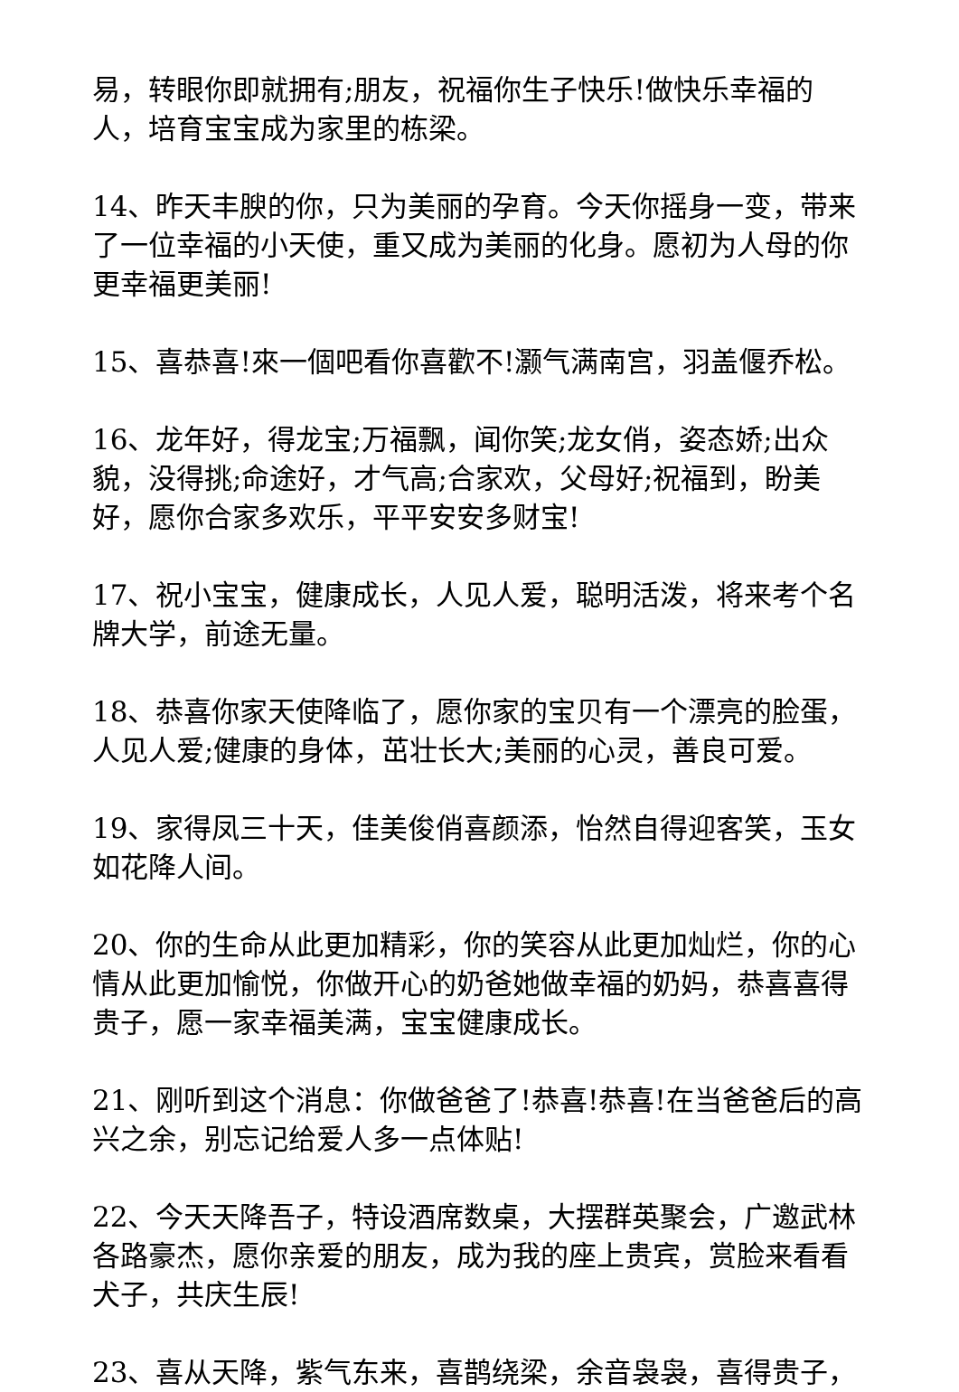易，转眼你即就拥有;朋友，祝福你生子快乐!做快乐幸福的人，培育宝宝成为家里的栋梁。
14、昨天丰腴的你，只为美丽的孕育。今天你摇身一变，带来了一位幸福的小天使，重又成为美丽的化身。愿初为人母的你更幸福更美丽!
15、喜恭喜!來一個吧看你喜歡不!灏气满南宫，羽盖偃乔松。
16、龙年好，得龙宝;万福飘，闻你笑;龙女俏，姿态娇;出众貌，没得挑;命途好，才气高;合家欢，父母好;祝福到，盼美好，愿你合家多欢乐，平平安安多财宝!
17、祝小宝宝，健康成长，人见人爱，聪明活泼，将来考个名牌大学，前途无量。
18、恭喜你家天使降临了，愿你家的宝贝有一个漂亮的脸蛋，人见人爱;健康的身体，茁壮长大;美丽的心灵，善良可爱。
19、家得凤三十天，佳美俊俏喜颜添，怡然自得迎客笑，玉女如花降人间。
20、你的生命从此更加精彩，你的笑容从此更加灿烂，你的心情从此更加愉悦，你做开心的奶爸她做幸福的奶妈，恭喜喜得贵子，愿一家幸福美满，宝宝健康成长。
21、刚听到这个消息：你做爸爸了!恭喜!恭喜!在当爸爸后的高兴之余，别忘记给爱人多一点体贴!
22、今天天降吾子，特设酒席数桌，大摆群英聚会，广邀武林各路豪杰，愿你亲爱的朋友，成为我的座上贵宾，赏脸来看看犬子，共庆生辰!
23、喜从天降，紫气东来，喜鹊绕梁，余音袅袅，喜得贵子，